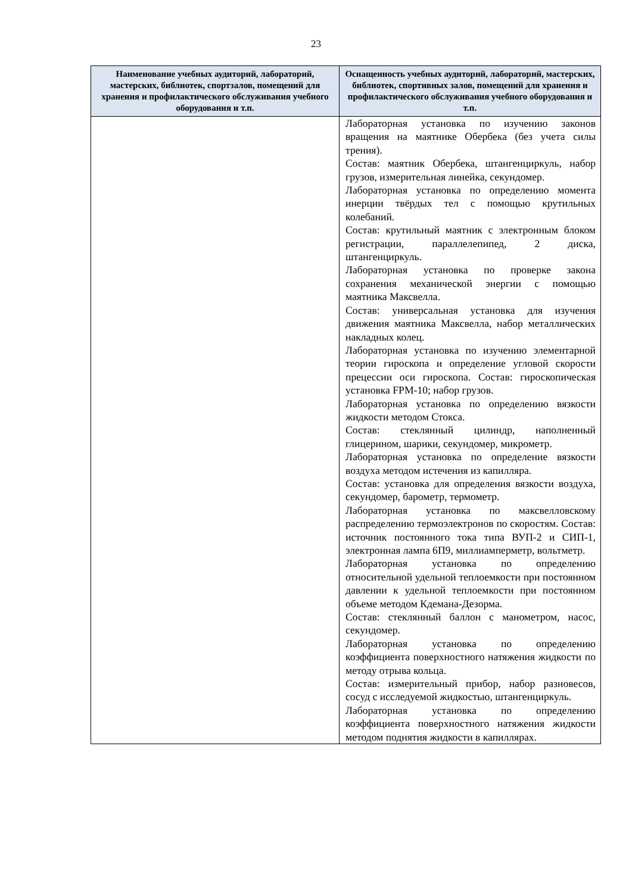23
| Наименование учебных аудиторий, лабораторий, мастерских, библиотек, спортзалов, помещений для хранения и профилактического обслуживания учебного оборудования и т.п. | Оснащенность учебных аудиторий, лабораторий, мастерских, библиотек, спортивных залов, помещений для хранения и профилактического обслуживания учебного оборудования и т.п. |
| --- | --- |
| | Лабораторная установка по изучению законов вращения на маятнике Обербека (без учета силы трения). Состав: маятник Обербека, штангенциркуль, набор грузов, измерительная линейка, секундомер. Лабораторная установка по определению момента инерции твёрдых тел с помощью крутильных колебаний. Состав: крутильный маятник с электронным блоком регистрации, параллелепипед, 2 диска, штангенциркуль. Лабораторная установка по проверке закона сохранения механической энергии с помощью маятника Максвелла. Состав: универсальная установка для изучения движения маятника Максвелла, набор металлических накладных колец. Лабораторная установка по изучению элементарной теории гироскопа и определение угловой скорости прецессии оси гироскопа. Состав: гироскопическая установка FPM-10; набор грузов. Лабораторная установка по определению вязкости жидкости методом Стокса. Состав: стеклянный цилиндр, наполненный глицерином, шарики, секундомер, микрометр. Лабораторная установка по определение вязкости воздуха методом истечения из капилляра. Состав: установка для определения вязкости воздуха, секундомер, барометр, термометр. Лабораторная установка по максвелловскому распределению термоэлектронов по скоростям. Состав: источник постоянного тока типа ВУП-2 и СИП-1, электронная лампа 6П9, миллиамперметр, вольтметр. Лабораторная установка по определению относительной удельной теплоемкости при постоянном давлении к удельной теплоемкости при постоянном объеме методом Кдемана-Дезорма. Состав: стеклянный баллон с манометром, насос, секундомер. Лабораторная установка по определению коэффициента поверхностного натяжения жидкости по методу отрыва кольца. Состав: измерительный прибор, набор разновесов, сосуд с исследуемой жидкостью, штангенциркуль. Лабораторная установка по определению коэффициента поверхностного натяжения жидкости методом поднятия жидкости в капиллярах. |